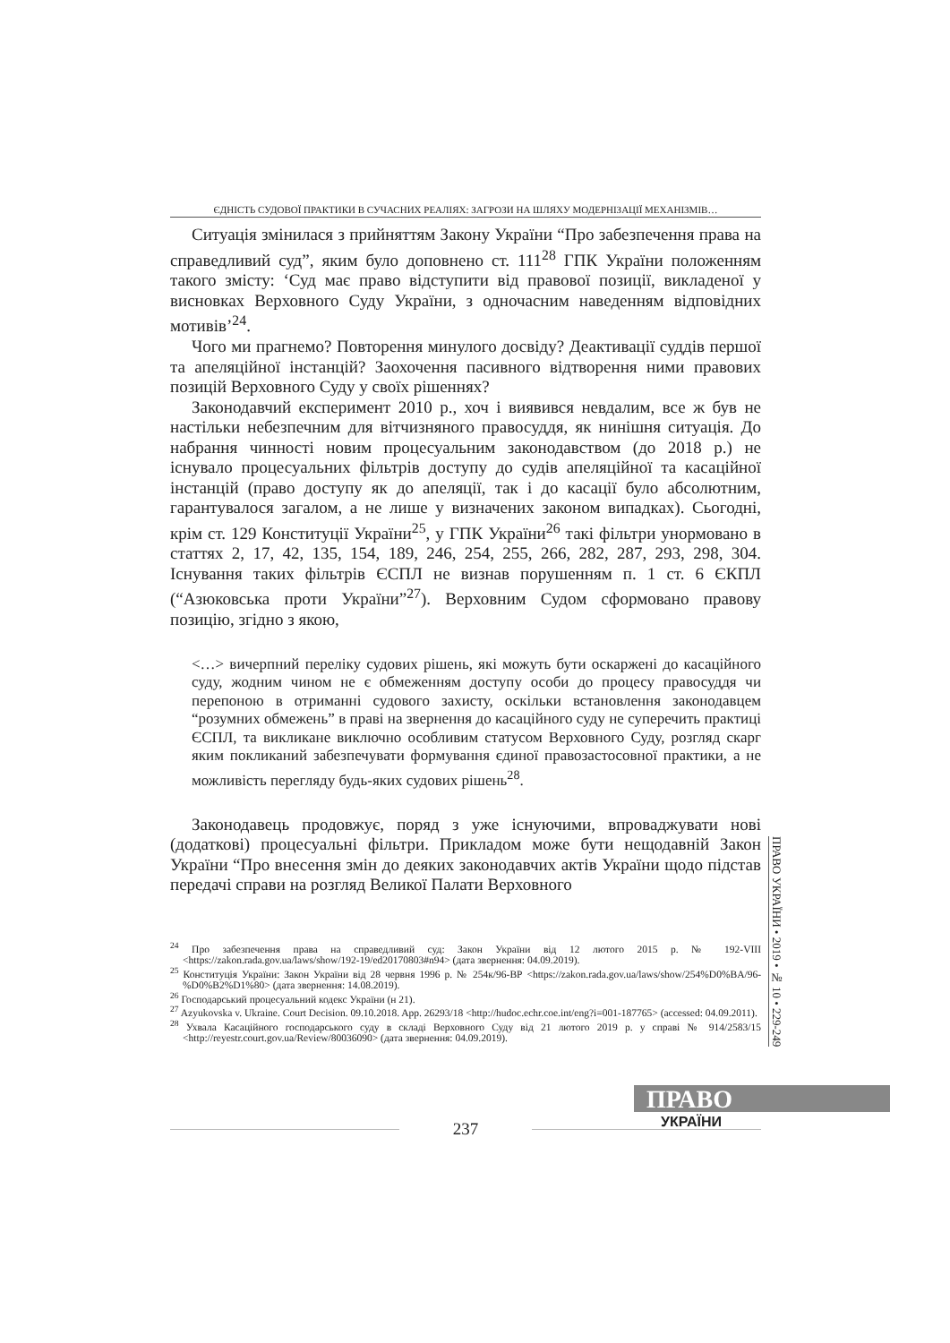ЄДНІСТЬ СУДОВОЇ ПРАКТИКИ В СУЧАСНИХ РЕАЛІЯХ: ЗАГРОЗИ НА ШЛЯХУ МОДЕРНІЗАЦІЇ МЕХАНІЗМІВ…
Ситуація змінилася з прийняттям Закону України “Про забезпечення права на справедливий суд”, яким було доповнено ст. 111<sup>28</sup> ГПК України положенням такого змісту: ‘Суд має право відступити від правової позиції, викладеної у висновках Верховного Суду України, з одночасним наведенням відповідних мотивів’<sup>24</sup>.
Чого ми прагнемо? Повторення минулого досвіду? Деактивації суддів першої та апеляційної інстанцій? Заохочення пасивного відтворення ними правових позицій Верховного Суду у своїх рішеннях?
Законодавчий експеримент 2010 р., хоч і виявився невдалим, все ж був не настільки небезпечним для вітчизняного правосуддя, як нинішня ситуація. До набрання чинності новим процесуальним законодавством (до 2018 р.) не існувало процесуальних фільтрів доступу до судів апеляційної та касаційної інстанцій (право доступу як до апеляції, так і до касації було абсолютним, гарантувалося загалом, а не лише у визначених законом випадках). Сьогодні, крім ст. 129 Конституції України<sup>25</sup>, у ГПК України<sup>26</sup> такі фільтри унормовано в статтях 2, 17, 42, 135, 154, 189, 246, 254, 255, 266, 282, 287, 293, 298, 304. Існування таких фільтрів ЄСПЛ не визнав порушенням п. 1 ст. 6 ЄКПЛ (“Азюковська проти України”<sup>27</sup>). Верховним Судом сформовано правову позицію, згідно з якою,
<…> вичерпний переліку судових рішень, які можуть бути оскаржені до касаційного суду, жодним чином не є обмеженням доступу особи до процесу правосуддя чи перепоною в отриманні судового захисту, оскільки встановлення законодавцем “розумних обмежень” в праві на звернення до касаційного суду не суперечить практиці ЄСПЛ, та викликане виключно особливим статусом Верховного Суду, розгляд скарг яким покликаний забезпечувати формування єдиної правозастосовної практики, а не можливість перегляду будь-яких судових рішень<sup>28</sup>.
Законодавець продовжує, поряд з уже існуючими, впроваджувати нові (додаткові) процесуальні фільтри. Прикладом може бути нещодавній Закон України “Про внесення змін до деяких законодавчих актів України щодо підстав передачі справи на розгляд Великої Палати Верховного
<sup>24</sup> Про забезпечення права на справедливий суд: Закон України від 12 лютого 2015 р. № 192-VIII <https://zakon.rada.gov.ua/laws/show/192-19/ed20170803#n94> (дата звернення: 04.09.2019).
<sup>25</sup> Конституція України: Закон України від 28 червня 1996 р. № 254к/96-ВР <https://zakon.rada.gov.ua/laws/show/254%D0%BA/96-%D0%B2%D1%80> (дата звернення: 14.08.2019).
<sup>26</sup> Господарський процесуальний кодекс України (н 21).
<sup>27</sup> Azyukovska v. Ukraine. Court Decision. 09.10.2018. App. 26293/18 <http://hudoc.echr.coe.int/eng?i=001-187765> (accessed: 04.09.2011).
<sup>28</sup> Ухвала Касаційного господарського суду в складі Верховного Суду від 21 лютого 2019 р. у справі № 914/2583/15 <http://reyestr.court.gov.ua/Review/80036090> (дата звернення: 04.09.2019).
ПРАВО УКРАЇНИ • 2019 • № 10 • 229-249
ПРАВО
УКРАЇНИ
237